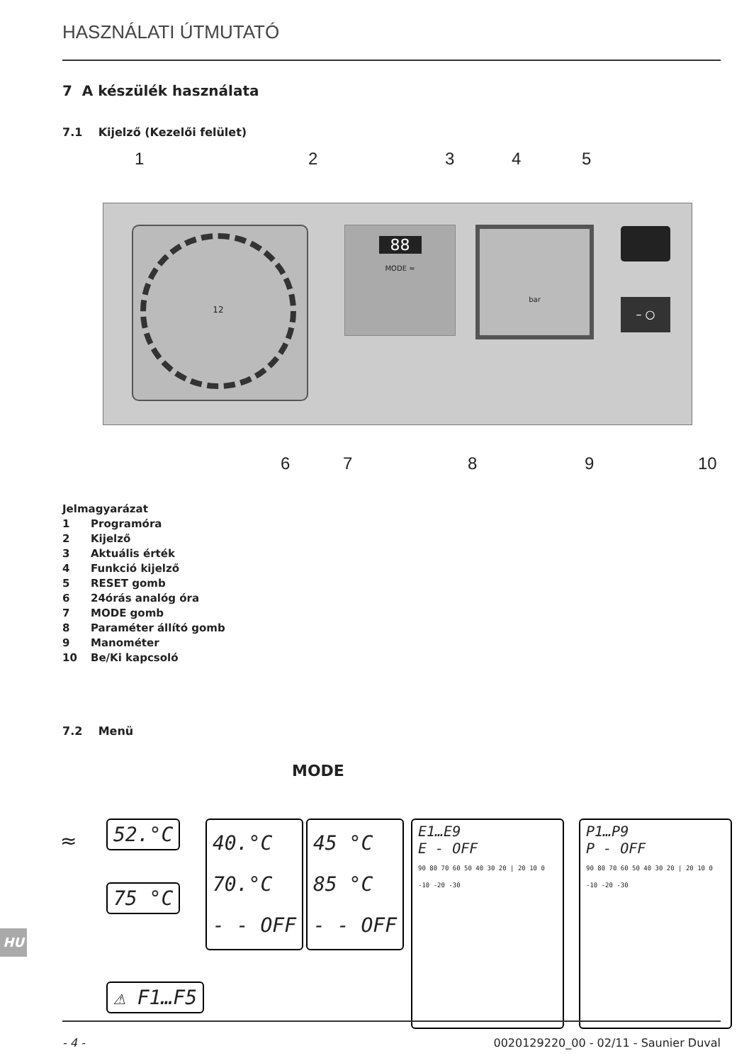HASZNÁLATI ÚTMUTATÓ
7 A készülék használata
7.1 Kijelző (Kezelői felület)
1 2 3 4 5
12
88
MODE ≈
bar
– ○
6 7 8 9 10
Jelmagyarázat
1 Programóra
2 Kijelző
3 Aktuális érték
4 Funkció kijelző
5 RESET gomb
6 24órás analóg óra
7 MODE gomb
8 Paraméter állító gomb
9 Manométer
10 Be/Ki kapcsoló
7.2 Menü
MODE
≈ 52.°C
75 °C
40.°C
70.°C
- - OFF
45 °C
85 °C
- - OFF
E1…E9
E - OFF
90 80 70 60 50 40 30 20 | 20 10 0 -10 -20 -30
P1…P9
P - OFF
90 80 70 60 50 40 30 20 | 20 10 0 -10 -20 -30
⚠ F1…F5
HU
- 4 -
0020129220_00 - 02/11 - Saunier Duval